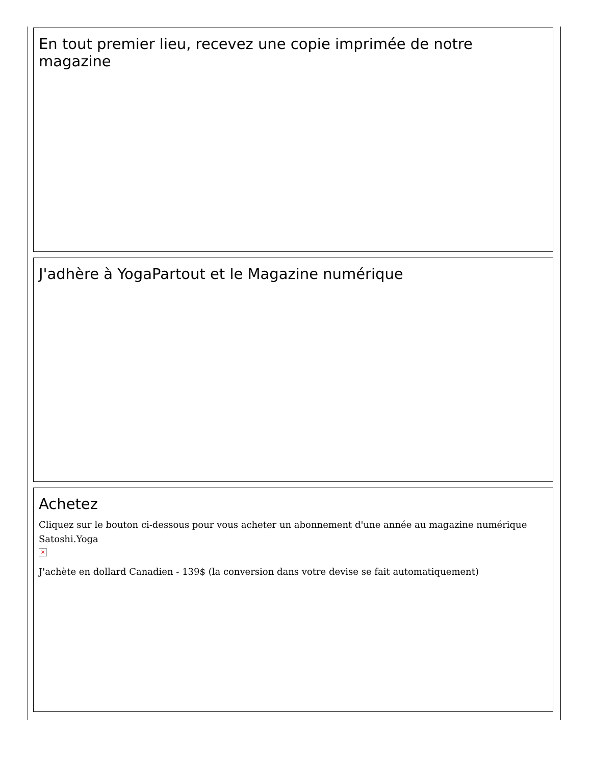En tout premier lieu, recevez une copie imprimée de notre magazine
J'adhère à YogaPartout et le Magazine numérique
Achetez
Cliquez sur le bouton ci-dessous pour vous acheter un abonnement d'une année au magazine numérique Satoshi.Yoga
×
J'achète en dollard Canadien - 139$ (la conversion dans votre devise se fait automatiquement)